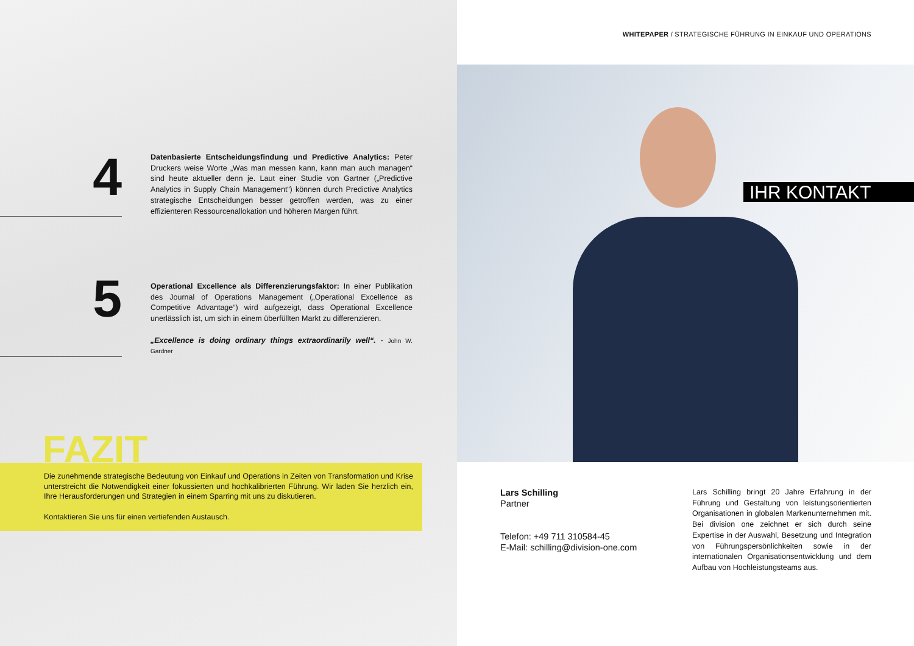4
Datenbasierte Entscheidungsfindung und Predictive Analytics: Peter Druckers weise Worte „Was man messen kann, kann man auch managen“ sind heute aktueller denn je. Laut einer Studie von Gartner („Predictive Analytics in Supply Chain Management“) können durch Predictive Analytics strategische Entscheidungen besser getroffen werden, was zu einer effizienteren Ressourcenallokation und höheren Margen führt.
5
Operational Excellence als Differenzierungsfaktor: In einer Publikation des Journal of Operations Management („Operational Excellence as Competitive Advantage“) wird aufgezeigt, dass Operational Excellence unerlässlich ist, um sich in einem überfüllten Markt zu differenzieren.
„Excellence is doing ordinary things extraordinarily well“. - John W. Gardner
FAZIT
Die zunehmende strategische Bedeutung von Einkauf und Operations in Zeiten von Transformation und Krise unterstreicht die Notwendigkeit einer fokussierten und hochkalibrierten Führung. Wir laden Sie herzlich ein, Ihre Herausforderungen und Strategien in einem Sparring mit uns zu diskutieren.
Kontaktieren Sie uns für einen vertiefenden Austausch.
WHITEPAPER / STRATEGISCHE FÜHRUNG IN EINKAUF UND OPERATIONS
IHR KONTAKT
Lars Schilling
Partner
Telefon: +49 711 310584-45
E-Mail: schilling@division-one.com
Lars Schilling bringt 20 Jahre Erfahrung in der Führung und Gestaltung von leistungsorientierten Organisationen in globalen Markenunternehmen mit. Bei division one zeichnet er sich durch seine Expertise in der Auswahl, Besetzung und Integration von Führungspersönlichkeiten sowie in der internationalen Organisationsentwicklung und dem Aufbau von Hochleistungsteams aus.